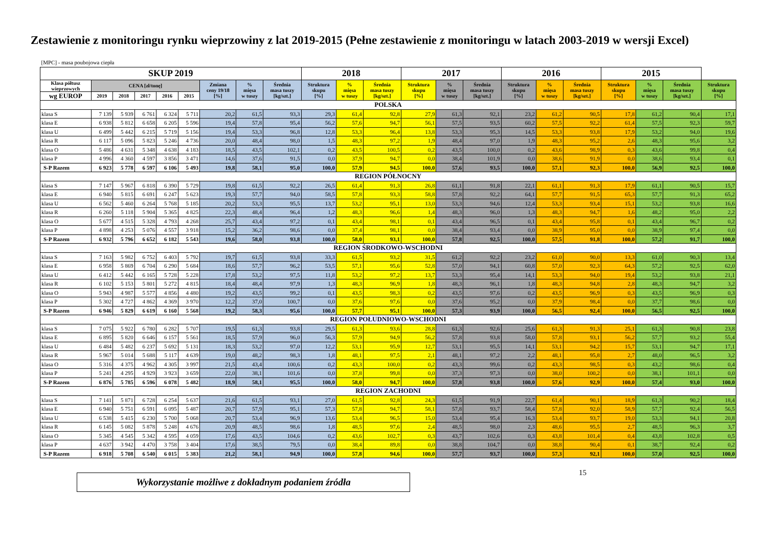Zestawienie z monitoringu rynku wieprzowiny z lat 2019-2015 (Pełne zestawienie z monitoringu w latach 2003-2019 w wersji Excel)
| [MPC] - masa poubojowa ciepła | | | | | | | | | | | | | | | | | | | | | |
| SKUP 2019 | | | | | | | | | 2018 | | | 2017 | | | 2016 | | | 2015 | | | |
| Klasa półtusz wieprzowych | CENA [zł/tonę] | | | | | Zmiana ceny 19/18 [%] | % mięsa w tuszy | Średnia masa tuszy [kg/szt.] | Struktura skupu [%] | % mięsa w tuszy | Średnia masa tuszy [kg/szt.] | Struktura skupu [%] | % mięsa w tuszy | Średnia masa tuszy [kg/szt.] | Struktura skupu [%] | % mięsa w tuszy | Średnia masa tuszy [kg/szt.] | Struktura skupu [%] | % mięsa w tuszy | Średnia masa tuszy [kg/szt.] | Struktura skupu [%] |
| wg EUROP | 2019 | 2018 | 2017 | 2016 | 2015 | | | | | | | | | | | | | | | | |
| POLSKA | | | | | | | | | | | | | | | | | | | | | |
| klasa S | 7 139 | 5 939 | 6 761 | 6 324 | 5 711 | 20,2 | 61,5 | 93,3 | 29,3 | 61,4 | 92,8 | 27,9 | 61,3 | 92,1 | 23,2 | 61,2 | 90,5 | 17,8 | 61,2 | 90,4 | 17,1 |
| klasa E | 6 938 | 5 812 | 6 658 | 6 205 | 5 596 | 19,4 | 57,8 | 95,4 | 56,2 | 57,6 | 94,7 | 56,1 | 57,5 | 93,5 | 60,2 | 57,5 | 92,2 | 61,4 | 57,5 | 92,3 | 59,7 |
| klasa U | 6 499 | 5 442 | 6 215 | 5 719 | 5 156 | 19,4 | 53,3 | 96,8 | 12,8 | 53,3 | 96,4 | 13,8 | 53,3 | 95,3 | 14,5 | 53,3 | 93,8 | 17,9 | 53,2 | 94,0 | 19,6 |
| klasa R | 6 117 | 5 096 | 5 823 | 5 246 | 4 736 | 20,0 | 48,4 | 98,0 | 1,5 | 48,3 | 97,2 | 1,9 | 48,4 | 97,0 | 1,9 | 48,3 | 95,2 | 2,6 | 48,3 | 95,6 | 3,2 |
| klasa O | 5 486 | 4 631 | 5 348 | 4 638 | 4 183 | 18,5 | 43,5 | 102,1 | 0,2 | 43,5 | 100,5 | 0,2 | 43,5 | 100,0 | 0,2 | 43,6 | 98,9 | 0,3 | 43,6 | 99,8 | 0,4 |
| klasa P | 4 996 | 4 360 | 4 597 | 3 856 | 3 471 | 14,6 | 37,6 | 91,5 | 0,0 | 37,9 | 94,7 | 0,0 | 38,4 | 101,9 | 0,0 | 38,6 | 91,9 | 0,0 | 38,6 | 93,4 | 0,1 |
| S-P Razem | 6 923 | 5 778 | 6 597 | 6 106 | 5 493 | 19,8 | 58,1 | 95,0 | 100,0 | 57,9 | 94,5 | 100,0 | 57,6 | 93,5 | 100,0 | 57,1 | 92,3 | 100,0 | 56,9 | 92,5 | 100,0 |
| REGION PÓŁNOCNY | | | | | | | | | | | | | | | | | | | | | |
| klasa S | 7 147 | 5 967 | 6 818 | 6 390 | 5 729 | 19,8 | 61,5 | 92,2 | 26,5 | 61,4 | 91,3 | 26,8 | 61,1 | 91,8 | 22,1 | 61,1 | 91,3 | 17,9 | 61,1 | 90,5 | 15,7 |
| klasa E | 6 940 | 5 815 | 6 691 | 6 247 | 5 623 | 19,3 | 57,7 | 94,0 | 58,5 | 57,8 | 93,3 | 58,8 | 57,8 | 92,2 | 64,1 | 57,7 | 91,5 | 65,3 | 57,7 | 91,3 | 65,2 |
| klasa U | 6 562 | 5 460 | 6 264 | 5 768 | 5 185 | 20,2 | 53,3 | 95,5 | 13,7 | 53,2 | 95,1 | 13,0 | 53,3 | 94,6 | 12,4 | 53,3 | 93,4 | 15,1 | 53,2 | 93,8 | 16,6 |
| klasa R | 6 260 | 5 118 | 5 904 | 5 365 | 4 825 | 22,3 | 48,4 | 96,4 | 1,2 | 48,3 | 96,6 | 1,4 | 48,3 | 96,0 | 1,3 | 48,3 | 94,7 | 1,6 | 48,2 | 95,0 | 2,2 |
| klasa O | 5 677 | 4 515 | 5 328 | 4 793 | 4 268 | 25,7 | 43,4 | 97,2 | 0,1 | 43,4 | 98,1 | 0,1 | 43,4 | 96,5 | 0,1 | 43,4 | 95,8 | 0,1 | 43,4 | 96,7 | 0,2 |
| klasa P | 4 898 | 4 253 | 5 076 | 4 557 | 3 918 | 15,2 | 36,2 | 98,6 | 0,0 | 37,4 | 98,1 | 0,0 | 38,4 | 93,4 | 0,0 | 38,9 | 95,0 | 0,0 | 38,9 | 97,4 | 0,0 |
| S-P Razem | 6 932 | 5 796 | 6 652 | 6 182 | 5 543 | 19,6 | 58,0 | 93,8 | 100,0 | 58,0 | 93,1 | 100,0 | 57,8 | 92,5 | 100,0 | 57,5 | 91,8 | 100,0 | 57,2 | 91,7 | 100,0 |
| REGION ŚRODKOWO-WSCHODNI | | | | | | | | | | | | | | | | | | | | | |
| klasa S | 7 163 | 5 982 | 6 752 | 6 403 | 5 792 | 19,7 | 61,5 | 93,8 | 33,3 | 61,5 | 93,2 | 31,5 | 61,2 | 92,2 | 23,2 | 61,0 | 90,0 | 13,3 | 61,0 | 90,3 | 13,4 |
| klasa E | 6 958 | 5 869 | 6 704 | 6 290 | 5 684 | 18,6 | 57,7 | 96,2 | 53,5 | 57,1 | 95,6 | 52,8 | 57,0 | 94,1 | 60,8 | 57,0 | 92,3 | 64,3 | 57,2 | 92,5 | 62,0 |
| klasa U | 6 412 | 5 442 | 6 165 | 5 728 | 5 228 | 17,8 | 53,2 | 97,5 | 11,8 | 53,2 | 97,2 | 13,7 | 53,3 | 95,4 | 14,1 | 53,3 | 94,0 | 19,4 | 53,2 | 93,8 | 21,1 |
| klasa R | 6 102 | 5 153 | 5 801 | 5 272 | 4 815 | 18,4 | 48,4 | 97,9 | 1,3 | 48,3 | 96,9 | 1,8 | 48,3 | 96,1 | 1,8 | 48,3 | 94,8 | 2,8 | 48,3 | 94,7 | 3,2 |
| klasa O | 5 943 | 4 987 | 5 577 | 4 856 | 4 480 | 19,2 | 43,5 | 99,2 | 0,1 | 43,5 | 98,3 | 0,2 | 43,5 | 97,6 | 0,2 | 43,5 | 96,9 | 0,3 | 43,5 | 96,9 | 0,3 |
| klasa P | 5 302 | 4 727 | 4 862 | 4 369 | 3 970 | 12,2 | 37,0 | 100,7 | 0,0 | 37,6 | 97,6 | 0,0 | 37,6 | 95,2 | 0,0 | 37,9 | 98,4 | 0,0 | 37,7 | 98,6 | 0,0 |
| S-P Razem | 6 946 | 5 829 | 6 619 | 6 160 | 5 568 | 19,2 | 58,3 | 95,6 | 100,0 | 57,7 | 95,1 | 100,0 | 57,3 | 93,9 | 100,0 | 56,5 | 92,4 | 100,0 | 56,5 | 92,5 | 100,0 |
| REGION POŁUDNIOWO-WSCHODNI | | | | | | | | | | | | | | | | | | | | | |
| klasa S | 7 075 | 5 922 | 6 780 | 6 282 | 5 707 | 19,5 | 61,3 | 93,8 | 29,5 | 61,3 | 93,6 | 28,8 | 61,3 | 92,6 | 25,6 | 61,3 | 91,3 | 25,1 | 61,3 | 90,8 | 23,8 |
| klasa E | 6 895 | 5 820 | 6 646 | 6 157 | 5 561 | 18,5 | 57,9 | 96,0 | 56,3 | 57,9 | 94,9 | 56,2 | 57,8 | 93,8 | 58,0 | 57,8 | 93,1 | 56,2 | 57,7 | 93,2 | 55,4 |
| klasa U | 6 484 | 5 482 | 6 237 | 5 692 | 5 131 | 18,3 | 53,2 | 97,0 | 12,2 | 53,1 | 95,9 | 12,7 | 53,1 | 95,5 | 14,1 | 53,1 | 94,2 | 15,7 | 53,1 | 94,7 | 17,1 |
| klasa R | 5 967 | 5 014 | 5 688 | 5 117 | 4 639 | 19,0 | 48,2 | 98,3 | 1,8 | 48,1 | 97,5 | 2,1 | 48,1 | 97,2 | 2,2 | 48,1 | 95,8 | 2,7 | 48,0 | 96,5 | 3,2 |
| klasa O | 5 316 | 4 375 | 4 962 | 4 305 | 3 997 | 21,5 | 43,4 | 100,6 | 0,2 | 43,3 | 100,0 | 0,2 | 43,3 | 99,6 | 0,2 | 43,3 | 98,5 | 0,3 | 43,2 | 98,6 | 0,4 |
| klasa P | 5 241 | 4 295 | 4 929 | 3 923 | 3 659 | 22,0 | 38,1 | 101,6 | 0,0 | 37,8 | 99,8 | 0,0 | 37,3 | 97,3 | 0,0 | 38,0 | 100,2 | 0,0 | 38,1 | 101,1 | 0,0 |
| S-P Razem | 6 876 | 5 785 | 6 596 | 6 078 | 5 482 | 18,9 | 58,1 | 95,5 | 100,0 | 58,0 | 94,7 | 100,0 | 57,8 | 93,8 | 100,0 | 57,6 | 92,9 | 100,0 | 57,4 | 93,0 | 100,0 |
| REGION ZACHODNI | | | | | | | | | | | | | | | | | | | | | |
| klasa S | 7 141 | 5 871 | 6 728 | 6 254 | 5 637 | 21,6 | 61,5 | 93,1 | 27,0 | 61,5 | 92,8 | 24,3 | 61,5 | 91,9 | 22,7 | 61,4 | 90,1 | 18,9 | 61,3 | 90,2 | 18,4 |
| klasa E | 6 940 | 5 751 | 6 591 | 6 095 | 5 487 | 20,7 | 57,9 | 95,1 | 57,3 | 57,8 | 94,7 | 58,1 | 57,8 | 93,7 | 58,4 | 57,8 | 92,0 | 58,9 | 57,7 | 92,4 | 56,5 |
| klasa U | 6 538 | 5 415 | 6 230 | 5 700 | 5 068 | 20,7 | 53,4 | 96,9 | 13,6 | 53,4 | 96,5 | 15,0 | 53,4 | 95,4 | 16,3 | 53,4 | 93,7 | 19,0 | 53,3 | 94,1 | 20,8 |
| klasa R | 6 145 | 5 082 | 5 878 | 5 248 | 4 676 | 20,9 | 48,5 | 98,6 | 1,8 | 48,5 | 97,6 | 2,4 | 48,5 | 98,0 | 2,3 | 48,6 | 95,5 | 2,7 | 48,5 | 96,3 | 3,7 |
| klasa O | 5 345 | 4 545 | 5 342 | 4 595 | 4 059 | 17,6 | 43,5 | 104,6 | 0,2 | 43,6 | 102,7 | 0,3 | 43,7 | 102,6 | 0,3 | 43,8 | 101,4 | 0,4 | 43,8 | 102,8 | 0,5 |
| klasa P | 4 637 | 3 942 | 4 470 | 3 758 | 3 404 | 17,6 | 38,5 | 79,5 | 0,0 | 38,4 | 89,8 | 0,0 | 38,8 | 104,7 | 0,0 | 38,8 | 90,4 | 0,1 | 38,7 | 92,4 | 0,2 |
| S-P Razem | 6 918 | 5 708 | 6 540 | 6 015 | 5 383 | 21,2 | 58,1 | 94,9 | 100,0 | 57,8 | 94,6 | 100,0 | 57,7 | 93,7 | 100,0 | 57,3 | 92,1 | 100,0 | 57,0 | 92,5 | 100,0 |
Wykorzystanie możliwe z dokładnym podaniem źródła
15